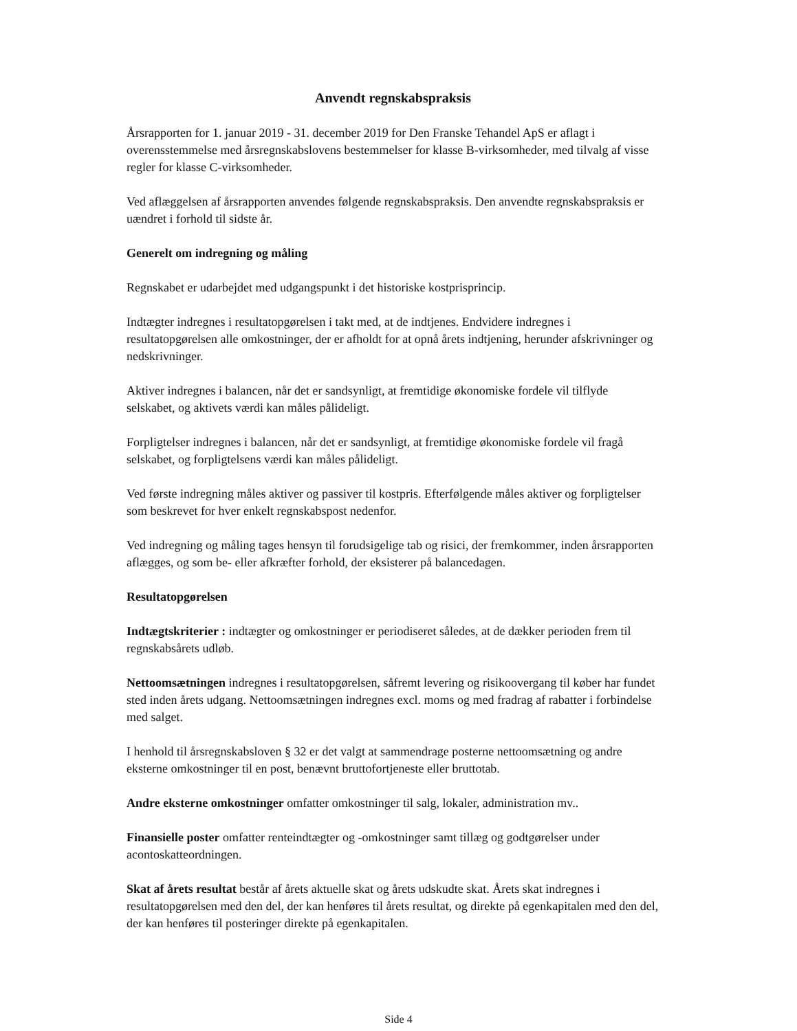Anvendt regnskabspraksis
Årsrapporten for 1. januar 2019 - 31. december 2019 for Den Franske Tehandel ApS er aflagt i overensstemmelse med årsregnskabslovens bestemmelser for klasse B-virksomheder, med tilvalg af visse regler for klasse C-virksomheder.
Ved aflæggelsen af årsrapporten anvendes følgende regnskabspraksis. Den anvendte regnskabspraksis er uændret i forhold til sidste år.
Generelt om indregning og måling
Regnskabet er udarbejdet med udgangspunkt i det historiske kostprisprincip.
Indtægter indregnes i resultatopgørelsen i takt med, at de indtjenes. Endvidere indregnes i resultatopgørelsen alle omkostninger, der er afholdt for at opnå årets indtjening, herunder afskrivninger og nedskrivninger.
Aktiver indregnes i balancen, når det er sandsynligt, at fremtidige økonomiske fordele vil tilflyde selskabet, og aktivets værdi kan måles pålideligt.
Forpligtelser indregnes i balancen, når det er sandsynligt, at fremtidige økonomiske fordele vil fragå selskabet, og forpligtelsens værdi kan måles pålideligt.
Ved første indregning måles aktiver og passiver til kostpris. Efterfølgende måles aktiver og forpligtelser som beskrevet for hver enkelt regnskabspost nedenfor.
Ved indregning og måling tages hensyn til forudsigelige tab og risici, der fremkommer, inden årsrapporten aflægges, og som be- eller afkræfter forhold, der eksisterer på balancedagen.
Resultatopgørelsen
Indtægtskriterier : indtægter og omkostninger er periodiseret således, at de dækker perioden frem til regnskabsårets udløb.
Nettoomsætningen indregnes i resultatopgørelsen, såfremt levering og risikoovergang til køber har fundet sted inden årets udgang. Nettoomsætningen indregnes excl. moms og med fradrag af rabatter i forbindelse med salget.
I henhold til årsregnskabsloven § 32 er det valgt at sammendrage posterne nettoomsætning og andre eksterne omkostninger til en post, benævnt bruttofortjeneste eller bruttotab.
Andre eksterne omkostninger omfatter omkostninger til salg, lokaler, administration mv..
Finansielle poster omfatter renteindtægter og -omkostninger samt tillæg og godtgørelser under acontoskatteordningen.
Skat af årets resultat består af årets aktuelle skat og årets udskudte skat. Årets skat indregnes i resultatopgørelsen med den del, der kan henføres til årets resultat, og direkte på egenkapitalen med den del, der kan henføres til posteringer direkte på egenkapitalen.
Side 4